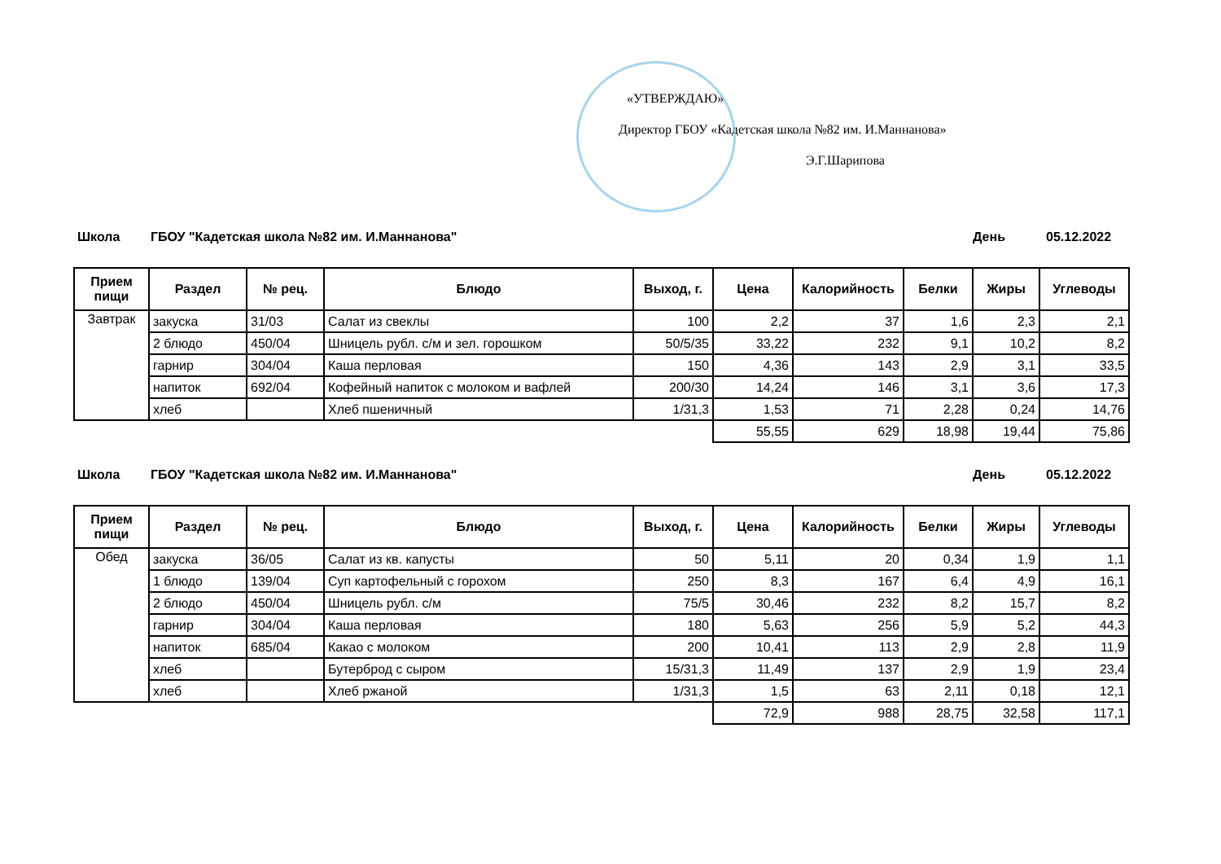«УТВЕРЖДАЮ»
Директор ГБОУ «Кадетская школа №82 им. И.Маннанова»
Э.Г.Шарипова
Школа ГБОУ "Кадетская школа №82 им. И.Маннанова" День 05.12.2022
| Прием пищи | Раздел | № рец. | Блюдо | Выход, г. | Цена | Калорийность | Белки | Жиры | Углеводы |
| --- | --- | --- | --- | --- | --- | --- | --- | --- | --- |
| Завтрак | закуска | 31/03 | Салат из свеклы | 100 | 2,2 | 37 | 1,6 | 2,3 | 2,1 |
| | 2 блюдо | 450/04 | Шницель рубл. с/м и зел. горошком | 50/5/35 | 33,22 | 232 | 9,1 | 10,2 | 8,2 |
| | гарнир | 304/04 | Каша перловая | 150 | 4,36 | 143 | 2,9 | 3,1 | 33,5 |
| | напиток | 692/04 | Кофейный напиток с молоком и вафлей | 200/30 | 14,24 | 146 | 3,1 | 3,6 | 17,3 |
| | хлеб | | Хлеб пшеничный | 1/31,3 | 1,53 | 71 | 2,28 | 0,24 | 14,76 |
| | | | | | 55,55 | 629 | 18,98 | 19,44 | 75,86 |
Школа ГБОУ "Кадетская школа №82 им. И.Маннанова" День 05.12.2022
| Прием пищи | Раздел | № рец. | Блюдо | Выход, г. | Цена | Калорийность | Белки | Жиры | Углеводы |
| --- | --- | --- | --- | --- | --- | --- | --- | --- | --- |
| Обед | закуска | 36/05 | Салат из кв. капусты | 50 | 5,11 | 20 | 0,34 | 1,9 | 1,1 |
| | 1 блюдо | 139/04 | Суп картофельный с горохом | 250 | 8,3 | 167 | 6,4 | 4,9 | 16,1 |
| | 2 блюдо | 450/04 | Шницель рубл. с/м | 75/5 | 30,46 | 232 | 8,2 | 15,7 | 8,2 |
| | гарнир | 304/04 | Каша перловая | 180 | 5,63 | 256 | 5,9 | 5,2 | 44,3 |
| | напиток | 685/04 | Какао с молоком | 200 | 10,41 | 113 | 2,9 | 2,8 | 11,9 |
| | хлеб | | Бутерброд с сыром | 15/31,3 | 11,49 | 137 | 2,9 | 1,9 | 23,4 |
| | хлеб | | Хлеб ржаной | 1/31,3 | 1,5 | 63 | 2,11 | 0,18 | 12,1 |
| | | | | | 72,9 | 988 | 28,75 | 32,58 | 117,1 |